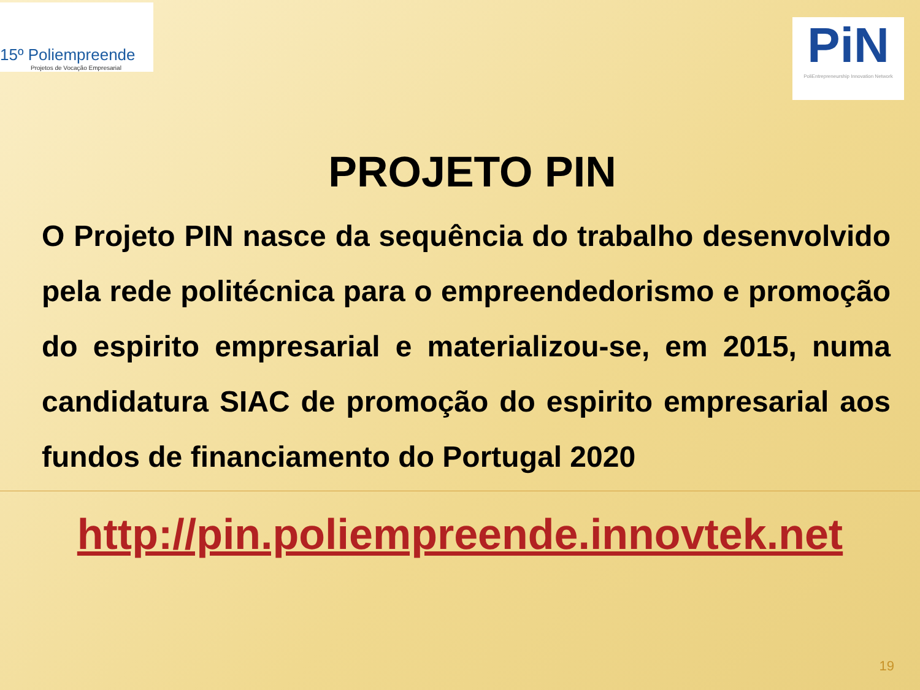15º Poliempreende
Projetos de Vocação Empresarial
PiN
PoliEntrepreneurship Innovation Network
PROJETO PIN
O Projeto PIN nasce da sequência do trabalho desenvolvido pela rede politécnica para o empreendedorismo e promoção do espirito empresarial e materializou-se, em 2015, numa candidatura SIAC de promoção do espirito empresarial aos fundos de financiamento do Portugal 2020
http://pin.poliempreende.innovtek.net
19